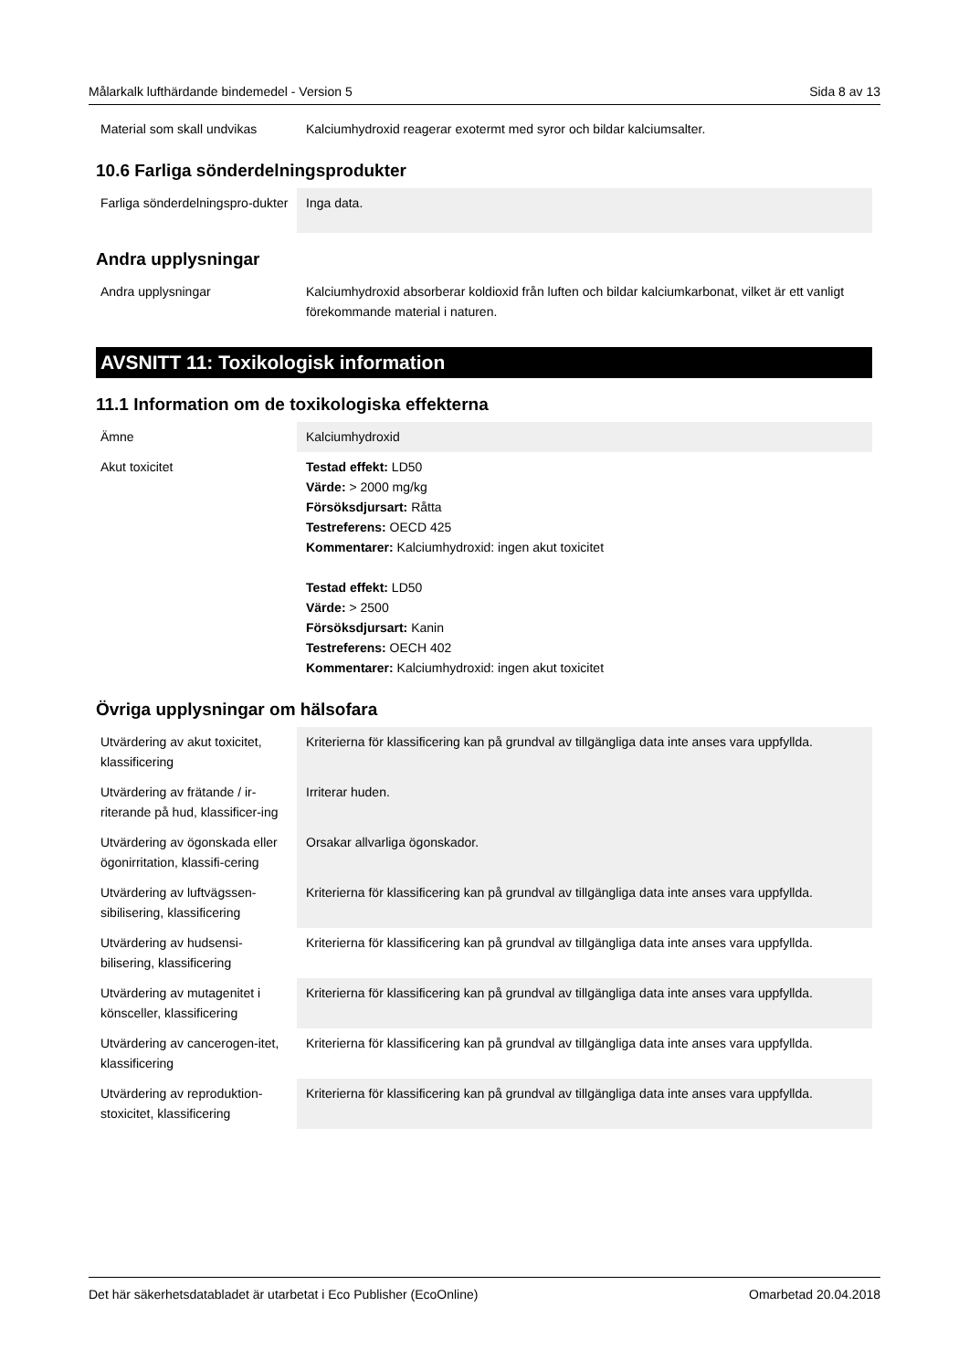Målarkalk lufthärdande bindemedel - Version 5 Sida 8 av 13
| Material som skall undvikas | Kalciumhydroxid reagerar exotermt med syror och bildar kalciumsalter. |
10.6 Farliga sönderdelningsprodukter
| Farliga sönderdelningspro-dukter | Inga data. |
Andra upplysningar
| Andra upplysningar | Kalciumhydroxid absorberar koldioxid från luften och bildar kalciumkarbonat, vilket är ett vanligt förekommande material i naturen. |
AVSNITT 11: Toxikologisk information
11.1 Information om de toxikologiska effekterna
| Ämne | Kalciumhydroxid |
| Akut toxicitet | Testad effekt: LD50 Värde: > 2000 mg/kg Försöksdjursart: Råtta Testreferens: OECD 425 Kommentarer: Kalciumhydroxid: ingen akut toxicitet Testad effekt: LD50 Värde: > 2500 Försöksdjursart: Kanin Testreferens: OECH 402 Kommentarer: Kalciumhydroxid: ingen akut toxicitet |
Övriga upplysningar om hälsofara
| Utvärdering av akut toxicitet, klassificering | Kriterierna för klassificering kan på grundval av tillgängliga data inte anses vara uppfyllda. |
| Utvärdering av frätande / ir-riterande på hud, klassificer-ing | Irriterar huden. |
| Utvärdering av ögonskada eller ögonirritation, klassifi-cering | Orsakar allvarliga ögonskador. |
| Utvärdering av luftvägssen-sibilisering, klassificering | Kriterierna för klassificering kan på grundval av tillgängliga data inte anses vara uppfyllda. |
| Utvärdering av hudsensi-bilisering, klassificering | Kriterierna för klassificering kan på grundval av tillgängliga data inte anses vara uppfyllda. |
| Utvärdering av mutagenitet i könsceller, klassificering | Kriterierna för klassificering kan på grundval av tillgängliga data inte anses vara uppfyllda. |
| Utvärdering av cancerogen-itet, klassificering | Kriterierna för klassificering kan på grundval av tillgängliga data inte anses vara uppfyllda. |
| Utvärdering av reproduktion-stoxicitet, klassificering | Kriterierna för klassificering kan på grundval av tillgängliga data inte anses vara uppfyllda. |
Det här säkerhetsdatabladet är utarbetat i Eco Publisher (EcoOnline) Omarbetad 20.04.2018